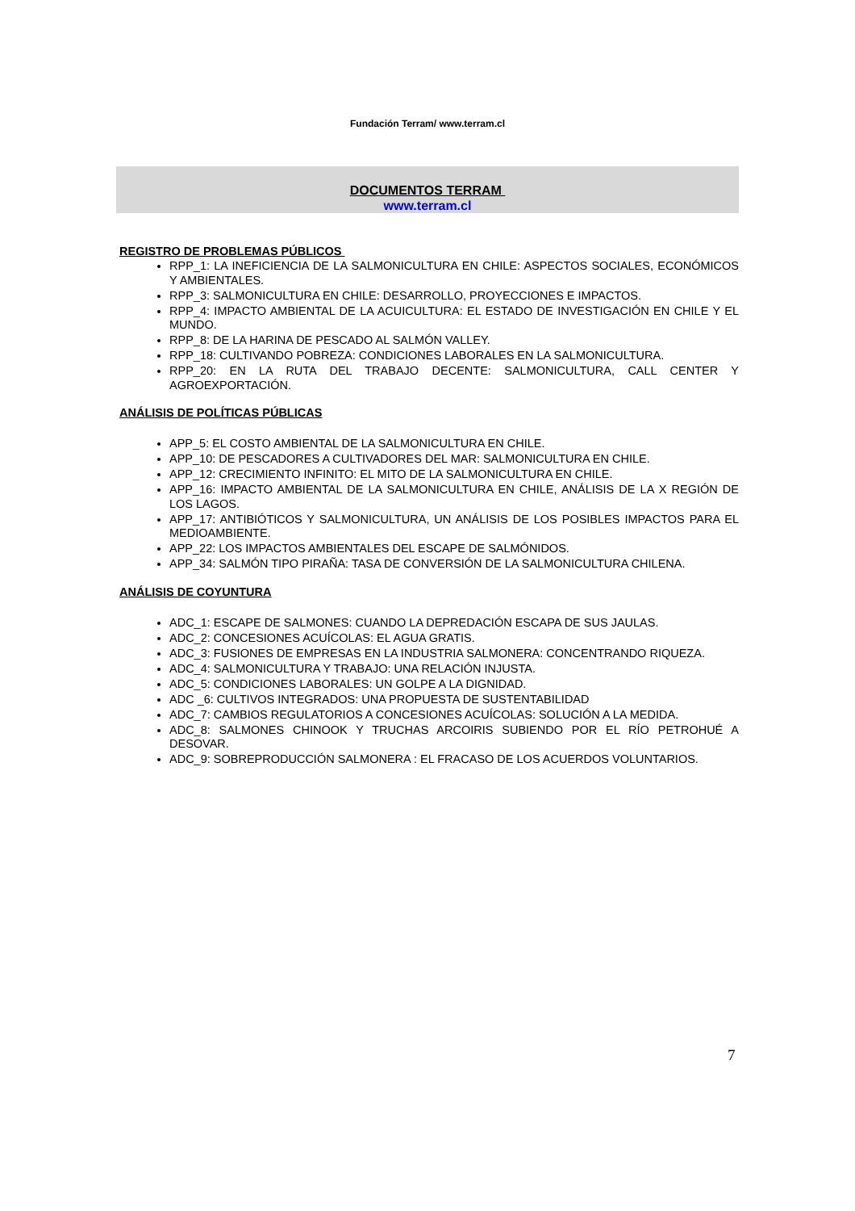Fundación Terram/ www.terram.cl
DOCUMENTOS TERRAM
www.terram.cl
REGISTRO DE PROBLEMAS PÚBLICOS
RPP_1: LA INEFICIENCIA DE LA SALMONICULTURA EN CHILE: ASPECTOS SOCIALES, ECONÓMICOS Y AMBIENTALES.
RPP_3: SALMONICULTURA EN CHILE: DESARROLLO, PROYECCIONES E IMPACTOS.
RPP_4: IMPACTO AMBIENTAL DE LA ACUICULTURA: EL ESTADO DE INVESTIGACIÓN EN CHILE Y EL MUNDO.
RPP_8: DE LA HARINA DE PESCADO AL SALMÓN VALLEY.
RPP_18: CULTIVANDO POBREZA: CONDICIONES LABORALES EN LA SALMONICULTURA.
RPP_20: EN LA RUTA DEL TRABAJO DECENTE: SALMONICULTURA, CALL CENTER Y AGROEXPORTACIÓN.
ANÁLISIS DE POLÍTICAS PÚBLICAS
APP_5: EL COSTO AMBIENTAL DE LA SALMONICULTURA EN CHILE.
APP_10: DE PESCADORES A CULTIVADORES DEL MAR: SALMONICULTURA EN CHILE.
APP_12: CRECIMIENTO INFINITO: EL MITO DE LA SALMONICULTURA EN CHILE.
APP_16: IMPACTO AMBIENTAL DE LA SALMONICULTURA EN CHILE, ANÁLISIS DE LA X REGIÓN DE LOS LAGOS.
APP_17: ANTIBIÓTICOS Y SALMONICULTURA, UN ANÁLISIS DE LOS POSIBLES IMPACTOS PARA EL MEDIOAMBIENTE.
APP_22: LOS IMPACTOS AMBIENTALES DEL ESCAPE DE SALMÓNIDOS.
APP_34: SALMÓN TIPO PIRAÑA: TASA DE CONVERSIÓN DE LA SALMONICULTURA CHILENA.
ANÁLISIS DE COYUNTURA
ADC_1: ESCAPE DE SALMONES: CUANDO LA DEPREDACIÓN ESCAPA DE SUS JAULAS.
ADC_2: CONCESIONES ACUÍCOLAS: EL AGUA GRATIS.
ADC_3: FUSIONES DE EMPRESAS EN LA INDUSTRIA SALMONERA: CONCENTRANDO RIQUEZA.
ADC_4: SALMONICULTURA Y TRABAJO: UNA RELACIÓN INJUSTA.
ADC_5: CONDICIONES LABORALES: UN GOLPE A LA DIGNIDAD.
ADC _6: CULTIVOS INTEGRADOS: UNA PROPUESTA DE SUSTENTABILIDAD
ADC_7: CAMBIOS REGULATORIOS A CONCESIONES ACUÍCOLAS: SOLUCIÓN A LA MEDIDA.
ADC_8: SALMONES CHINOOK Y TRUCHAS ARCOIRIS SUBIENDO POR EL RÍO PETROHUÉ A DESOVAR.
ADC_9: SOBREPRODUCCIÓN SALMONERA : EL FRACASO DE LOS ACUERDOS VOLUNTARIOS.
7